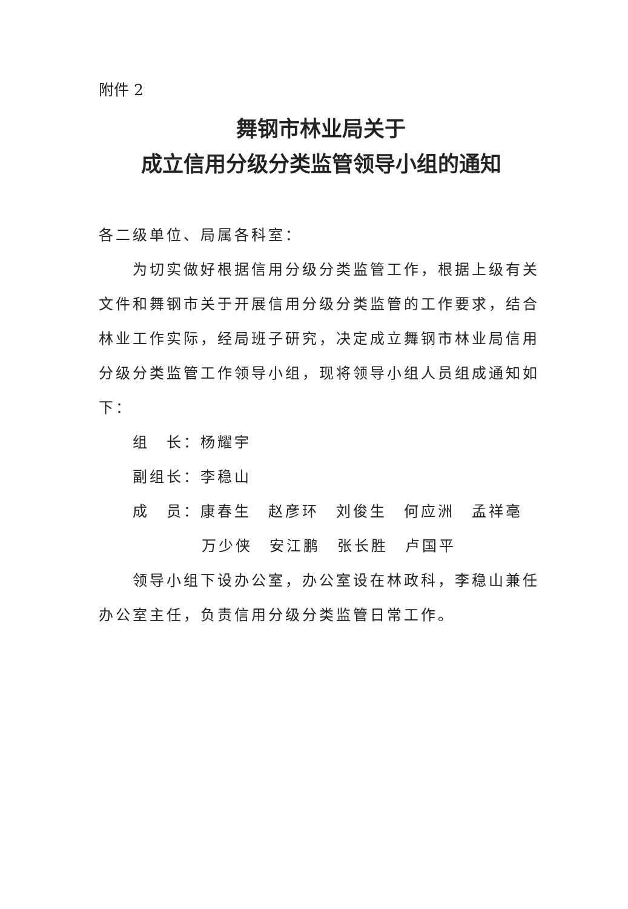附件 2
舞钢市林业局关于
成立信用分级分类监管领导小组的通知
各二级单位、局属各科室：
为切实做好根据信用分级分类监管工作，根据上级有关文件和舞钢市关于开展信用分级分类监管的工作要求，结合林业工作实际，经局班子研究，决定成立舞钢市林业局信用分级分类监管工作领导小组，现将领导小组人员组成通知如下：
组　长：杨耀宇
副组长：李稳山
成　员：康春生　赵彦环　刘俊生　何应洲　孟祥亳
万少侠　安江鹏　张长胜　卢国平
领导小组下设办公室，办公室设在林政科，李稳山兼任办公室主任，负责信用分级分类监管日常工作。